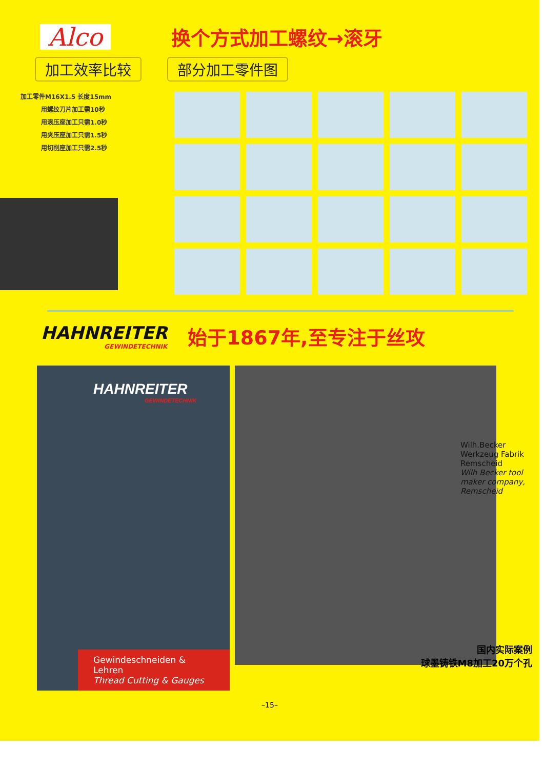Alco
换个方式加工螺纹→滚牙
加工效率比较 部分加工零件图
加工零件M16X1.5 长度15mm
用螺纹刀片加工需10秒
用滚压座加工只需1.0秒
用夹压座加工只需1.5秒
用切削座加工只需2.5秒
HAHNREITER
GEWINDETECHNIK
始于1867年,至专注于丝攻
HAHNREITER
GEWINDETECHNIK
Gewindeschneiden & Lehren
Thread Cutting & Gauges
Wilh.Becker Werkzeug Fabrik Remscheid
Wilh Becker tool maker company, Remscheid
国内实际案例
球墨铸铁M8加工20万个孔
–15–